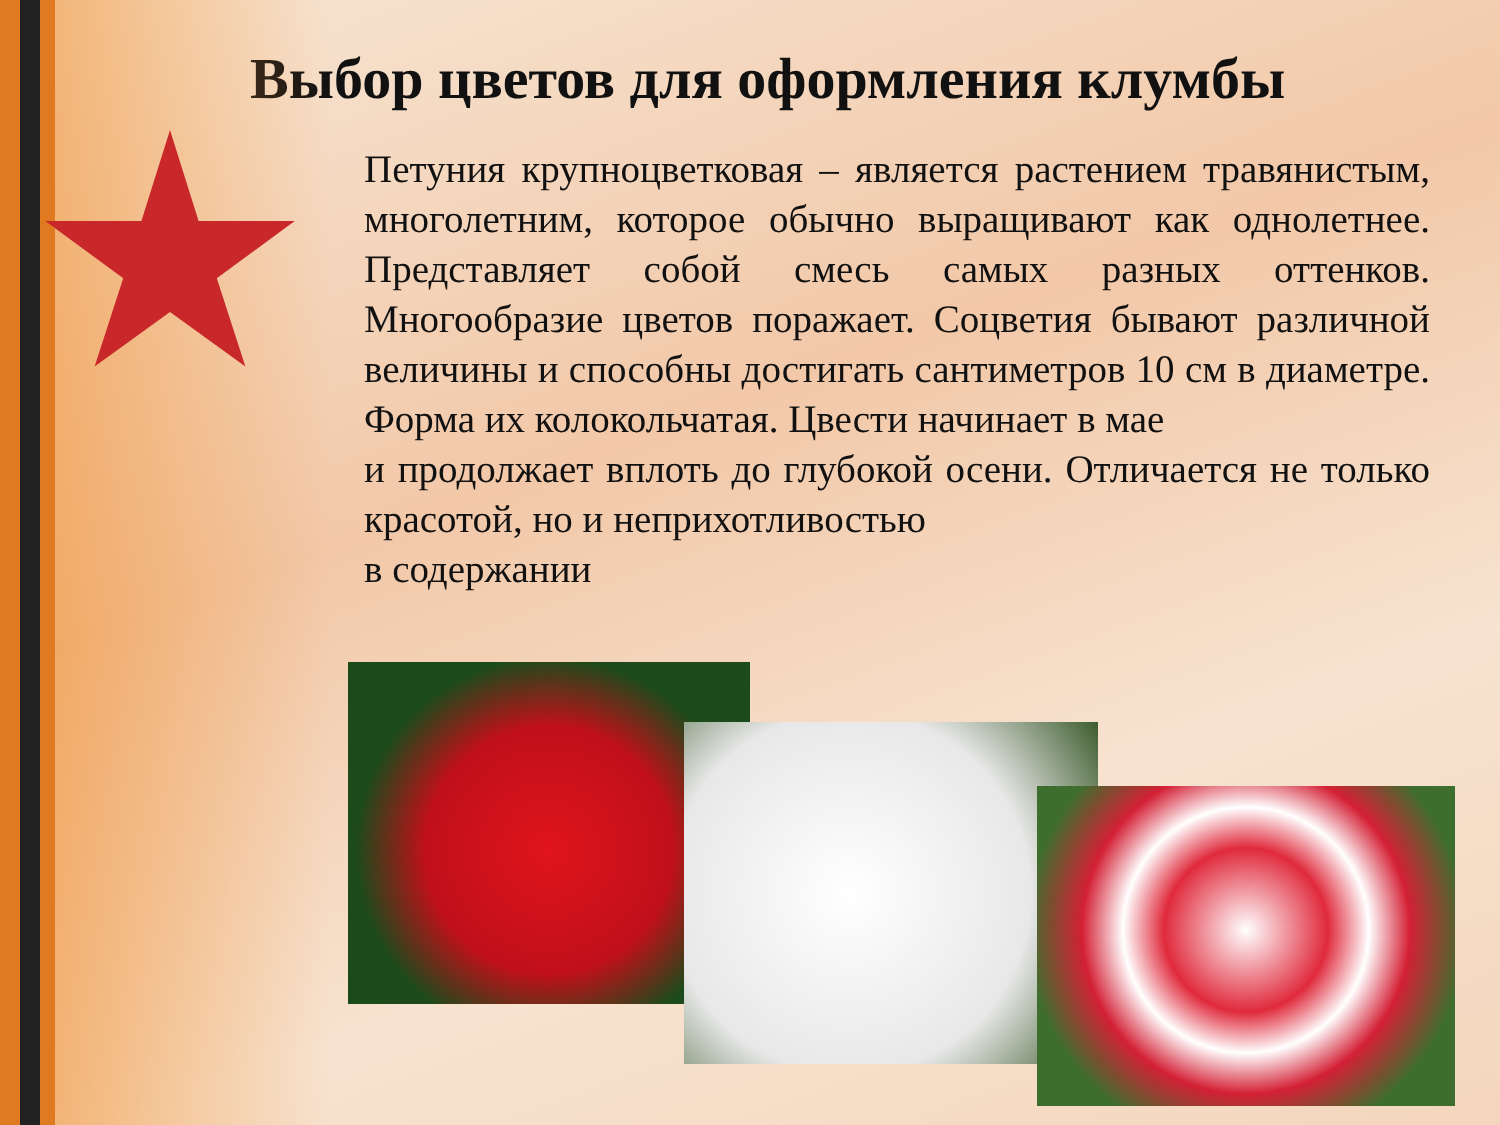Выбор цветов для оформления клумбы
Петуния крупноцветковая – является растением травянистым, многолетним, которое обычно выращивают как однолетнее. Представляет собой смесь самых разных оттенков. Многообразие цветов поражает. Соцветия бывают различной величины и способны достигать сантиметров 10 см в диаметре. Форма их колокольчатая. Цвести начинает в мае
и продолжает вплоть до глубокой осени. Отличается не только красотой, но и неприхотливостью
в содержании